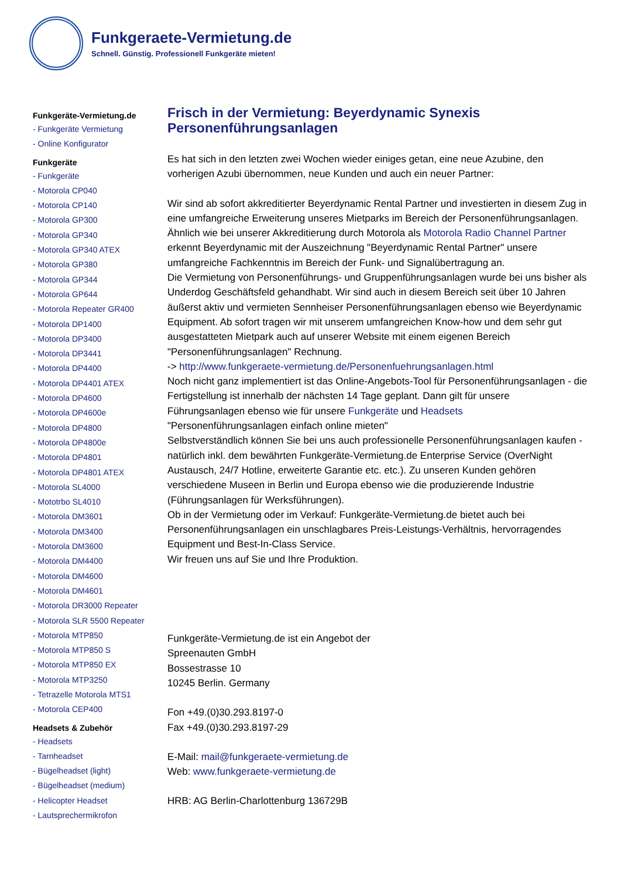Funkgeraete-Vermietung.de
Schnell. Günstig. Professionell Funkgeräte mieten!
Funkgeräte-Vermietung.de
- Funkgeräte Vermietung
- Online Konfigurator
Funkgeräte
- Funkgeräte
- Motorola CP040
- Motorola CP140
- Motorola GP300
- Motorola GP340
- Motorola GP340 ATEX
- Motorola GP380
- Motorola GP344
- Motorola GP644
- Motorola Repeater GR400
- Motorola DP1400
- Motorola DP3400
- Motorola DP3441
- Motorola DP4400
- Motorola DP4401 ATEX
- Motorola DP4600
- Motorola DP4600e
- Motorola DP4800
- Motorola DP4800e
- Motorola DP4801
- Motorola DP4801 ATEX
- Motorola SL4000
- Mototrbo SL4010
- Motorola DM3601
- Motorola DM3400
- Motorola DM3600
- Motorola DM4400
- Motorola DM4600
- Motorola DM4601
- Motorola DR3000 Repeater
- Motorola SLR 5500 Repeater
- Motorola MTP850
- Motorola MTP850 S
- Motorola MTP850 EX
- Motorola MTP3250
- Tetrazelle Motorola MTS1
- Motorola CEP400
Headsets & Zubehör
- Headsets
- Tarnheadset
- Bügelheadset (light)
- Bügelheadset (medium)
- Helicopter Headset
- Lautsprechermikrofon
Frisch in der Vermietung: Beyerdynamic Synexis Personenführungsanlagen
Es hat sich in den letzten zwei Wochen wieder einiges getan, eine neue Azubine, den vorherigen Azubi übernommen, neue Kunden und auch ein neuer Partner:
Wir sind ab sofort akkreditierter Beyerdynamic Rental Partner und investierten in diesem Zug in eine umfangreiche Erweiterung unseres Mietparks im Bereich der Personenführungsanlagen.
Ähnlich wie bei unserer Akkreditierung durch Motorola als Motorola Radio Channel Partner erkennt Beyerdynamic mit der Auszeichnung "Beyerdynamic Rental Partner" unsere umfangreiche Fachkenntnis im Bereich der Funk- und Signalübertragung an.
Die Vermietung von Personenführungs- und Gruppenführungsanlagen wurde bei uns bisher als Underdog Geschäftsfeld gehandhabt. Wir sind auch in diesem Bereich seit über 10 Jahren äußerst aktiv und vermieten Sennheiser Personenführungsanlagen ebenso wie Beyerdynamic Equipment. Ab sofort tragen wir mit unserem umfangreichen Know-how und dem sehr gut ausgestatteten Mietpark auch auf unserer Website mit einem eigenen Bereich "Personenführungsanlagen" Rechnung.
-> http://www.funkgeraete-vermietung.de/Personenfuehrungsanlagen.html
Noch nicht ganz implementiert ist das Online-Angebots-Tool für Personenführungsanlagen - die Fertigstellung ist innerhalb der nächsten 14 Tage geplant. Dann gilt für unsere Führungsanlagen ebenso wie für unsere Funkgeräte und Headsets
"Personenführungsanlagen einfach online mieten"
Selbstverständlich können Sie bei uns auch professionelle Personenführungsanlagen kaufen - natürlich inkl. dem bewährten Funkgeräte-Vermietung.de Enterprise Service (OverNight Austausch, 24/7 Hotline, erweiterte Garantie etc. etc.). Zu unseren Kunden gehören verschiedene Museen in Berlin und Europa ebenso wie die produzierende Industrie (Führungsanlagen für Werksführungen).
Ob in der Vermietung oder im Verkauf: Funkgeräte-Vermietung.de bietet auch bei Personenführungsanlagen ein unschlagbares Preis-Leistungs-Verhältnis, hervorragendes Equipment und Best-In-Class Service.
Wir freuen uns auf Sie und Ihre Produktion.
Funkgeräte-Vermietung.de ist ein Angebot der
Spreenauten GmbH
Bossestrasse 10
10245 Berlin. Germany
Fon +49.(0)30.293.8197-0
Fax +49.(0)30.293.8197-29
E-Mail: mail@funkgeraete-vermietung.de
Web: www.funkgeraete-vermietung.de
HRB: AG Berlin-Charlottenburg 136729B